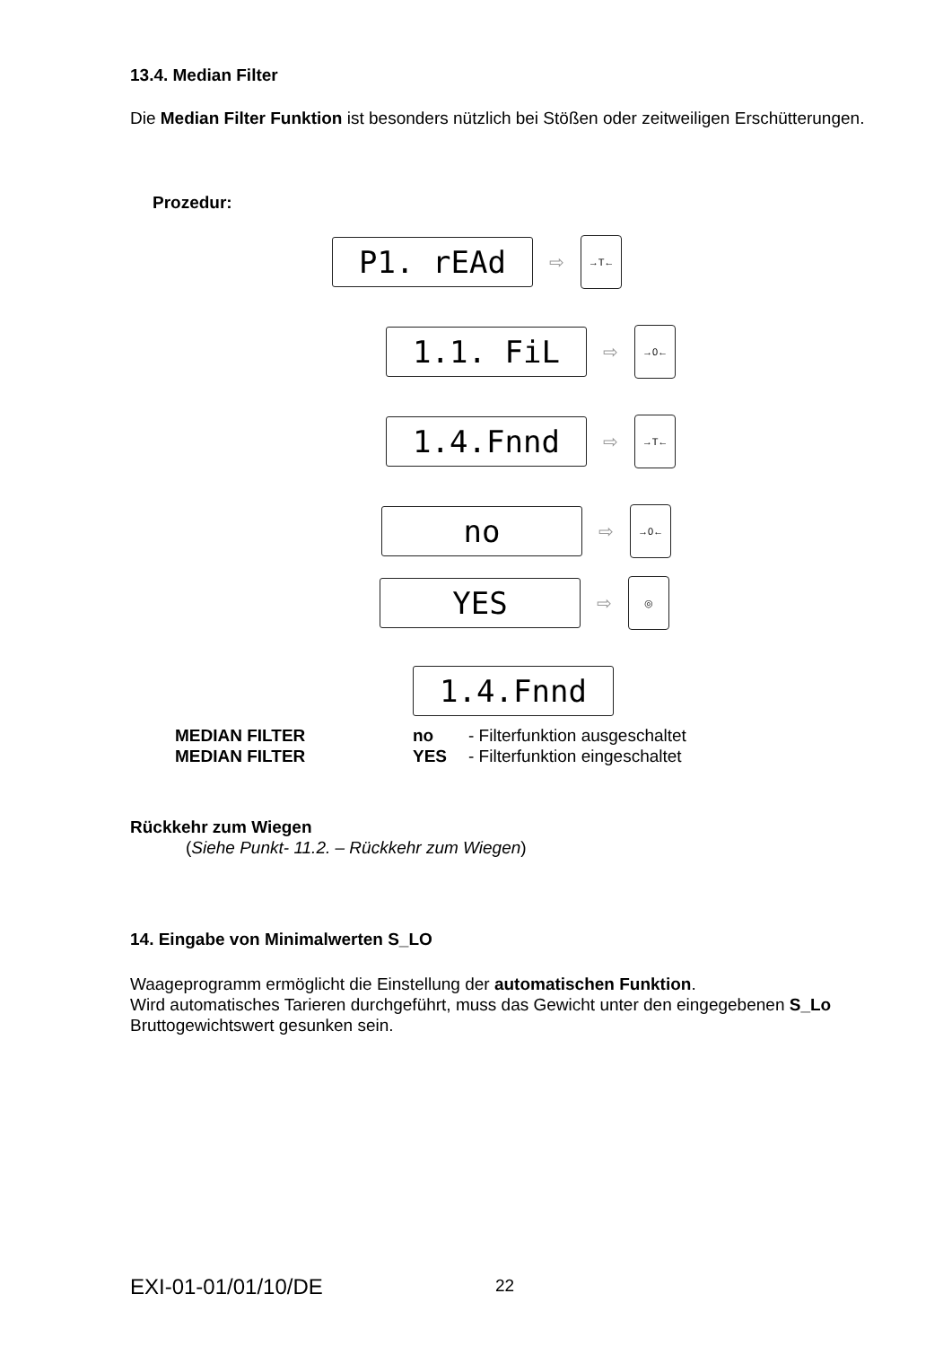13.4. Median Filter
Die Median Filter Funktion ist besonders nützlich bei Stößen oder zeitweiligen Erschütterungen.
Prozedur:
P1. rEAd
⇨
→T←
1.1. FiL
⇨
→0←
1.4.Fnnd
⇨
→T←
no
⇨
→0←
YES
⇨
◎
1.4.Fnnd
MEDIAN FILTER no - Filterfunktion ausgeschaltet
MEDIAN FILTER YES - Filterfunktion eingeschaltet
Rückkehr zum Wiegen
(Siehe Punkt- 11.2. – Rückkehr zum Wiegen)
14. Eingabe von Minimalwerten S_LO
Waageprogramm ermöglicht die Einstellung der automatischen Funktion.
Wird automatisches Tarieren durchgeführt, muss das Gewicht unter den eingegebenen S_Lo Bruttogewichtswert gesunken sein.
EXI-01-01/01/10/DE 22